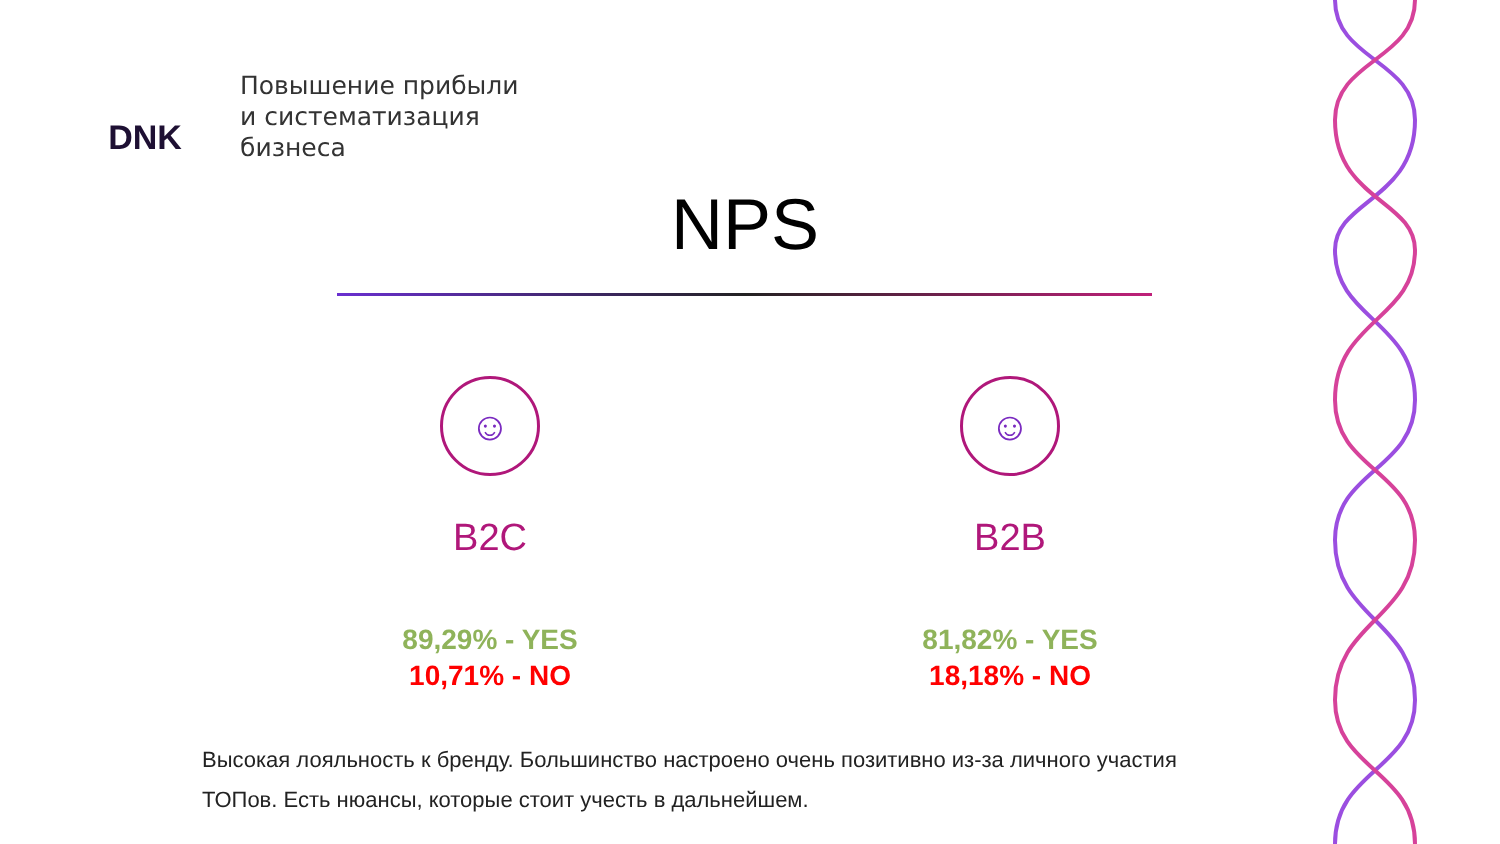DNK
Повышение прибыли
и систематизация
бизнеса
NPS
☺
B2C
89,29% - YES
10,71% - NO
☺
B2B
81,82% - YES
18,18% - NO
Высокая лояльность к бренду. Большинство настроено очень позитивно из-за личного участия ТОПов. Есть нюансы, которые стоит учесть в дальнейшем.